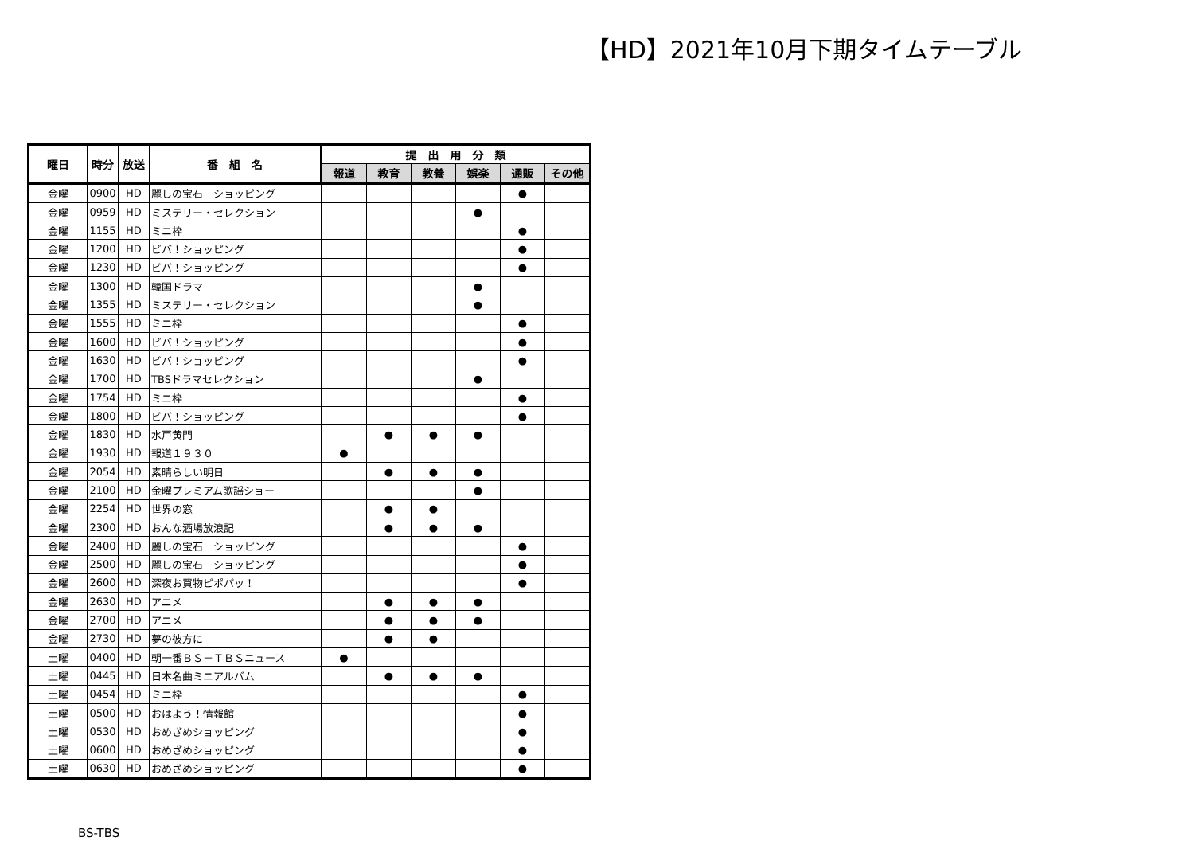【HD】2021年10月下期タイムテーブル
| 曜日 | 時分 | 放送 | 番 組 名 | 提 出 用 分 類 | | | | | |
| --- | --- | --- | --- | --- | --- | --- | --- | --- | --- |
| | | | | 報道 | 教育 | 教養 | 娯楽 | 通販 | その他 |
| 金曜 | 0900 | HD | 麗しの宝石 ショッピング | | | | | ● | |
| 金曜 | 0959 | HD | ミステリー・セレクション | | | | ● | | |
| 金曜 | 1155 | HD | ミニ枠 | | | | | ● | |
| 金曜 | 1200 | HD | ビバ！ショッピング | | | | | ● | |
| 金曜 | 1230 | HD | ビバ！ショッピング | | | | | ● | |
| 金曜 | 1300 | HD | 韓国ドラマ | | | | ● | | |
| 金曜 | 1355 | HD | ミステリー・セレクション | | | | ● | | |
| 金曜 | 1555 | HD | ミニ枠 | | | | | ● | |
| 金曜 | 1600 | HD | ビバ！ショッピング | | | | | ● | |
| 金曜 | 1630 | HD | ビバ！ショッピング | | | | | ● | |
| 金曜 | 1700 | HD | TBSドラマセレクション | | | | ● | | |
| 金曜 | 1754 | HD | ミニ枠 | | | | | ● | |
| 金曜 | 1800 | HD | ビバ！ショッピング | | | | | ● | |
| 金曜 | 1830 | HD | 水戸黄門 | | ● | ● | ● | | |
| 金曜 | 1930 | HD | 報道１９３０ | ● | | | | | |
| 金曜 | 2054 | HD | 素晴らしい明日 | | ● | ● | ● | | |
| 金曜 | 2100 | HD | 金曜プレミアム歌謡ショー | | | | ● | | |
| 金曜 | 2254 | HD | 世界の窓 | | ● | ● | | | |
| 金曜 | 2300 | HD | おんな酒場放浪記 | | ● | ● | ● | | |
| 金曜 | 2400 | HD | 麗しの宝石 ショッピング | | | | | ● | |
| 金曜 | 2500 | HD | 麗しの宝石 ショッピング | | | | | ● | |
| 金曜 | 2600 | HD | 深夜お買物ピポパッ！ | | | | | ● | |
| 金曜 | 2630 | HD | アニメ | | ● | ● | ● | | |
| 金曜 | 2700 | HD | アニメ | | ● | ● | ● | | |
| 金曜 | 2730 | HD | 夢の彼方に | | ● | ● | | | |
| 土曜 | 0400 | HD | 朝一番ＢＳ－ＴＢＳニュース | ● | | | | | |
| 土曜 | 0445 | HD | 日本名曲ミニアルバム | | ● | ● | ● | | |
| 土曜 | 0454 | HD | ミニ枠 | | | | | ● | |
| 土曜 | 0500 | HD | おはよう！情報館 | | | | | ● | |
| 土曜 | 0530 | HD | おめざめショッピング | | | | | ● | |
| 土曜 | 0600 | HD | おめざめショッピング | | | | | ● | |
| 土曜 | 0630 | HD | おめざめショッピング | | | | | ● | |
BS-TBS